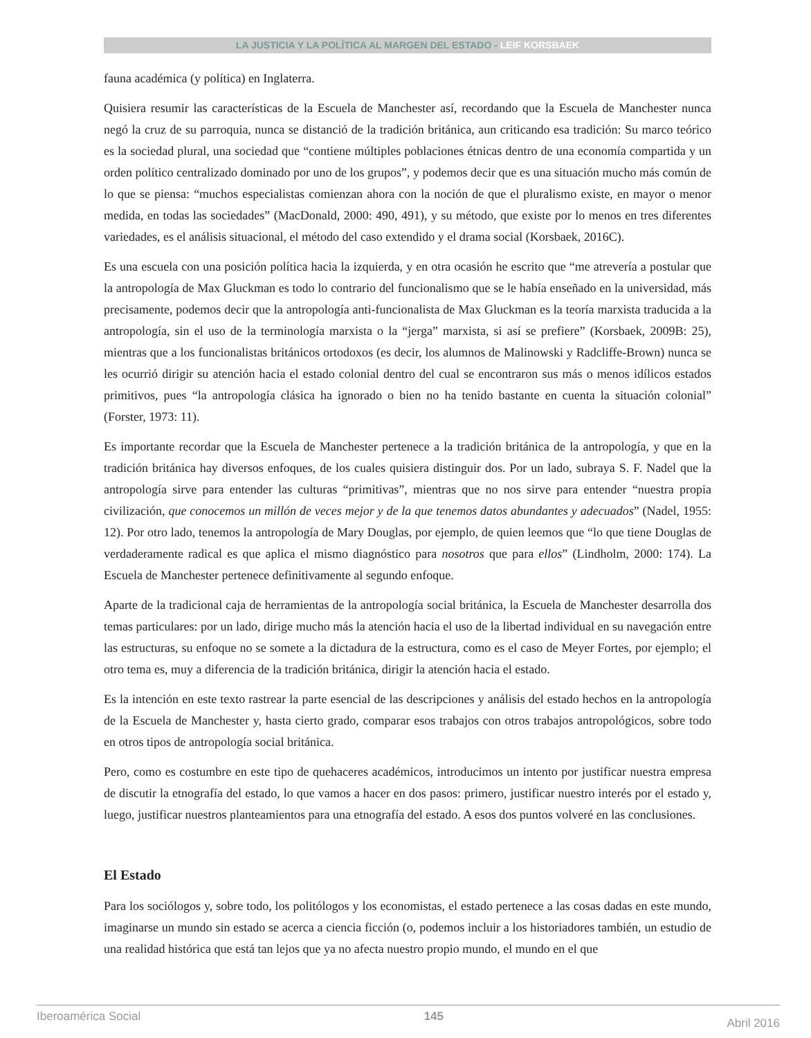LA JUSTICIA Y LA POLÍTICA AL MARGEN DEL ESTADO - LEIF KORSBAEK
fauna académica (y política) en Inglaterra.
Quisiera resumir las características de la Escuela de Manchester así, recordando que la Escuela de Manchester nunca negó la cruz de su parroquia, nunca se distanció de la tradición británica, aun criticando esa tradición: Su marco teórico es la sociedad plural, una sociedad que “contiene múltiples poblaciones étnicas dentro de una economía compartida y un orden político centralizado dominado por uno de los grupos”, y podemos decir que es una situación mucho más común de lo que se piensa: “muchos especialistas comienzan ahora con la noción de que el pluralismo existe, en mayor o menor medida, en todas las sociedades” (MacDonald, 2000: 490, 491), y su método, que existe por lo menos en tres diferentes variedades, es el análisis situacional, el método del caso extendido y el drama social (Korsbaek, 2016C).
Es una escuela con una posición política hacia la izquierda, y en otra ocasión he escrito que “me atrevería a postular que la antropología de Max Gluckman es todo lo contrario del funcionalismo que se le había enseñado en la universidad, más precisamente, podemos decir que la antropología anti-funcionalista de Max Gluckman es la teoría marxista traducida a la antropología, sin el uso de la terminología marxista o la “jerga” marxista, si así se prefiere” (Korsbaek, 2009B: 25), mientras que a los funcionalistas británicos ortodoxos (es decir, los alumnos de Malinowski y Radcliffe-Brown) nunca se les ocurrió dirigir su atención hacia el estado colonial dentro del cual se encontraron sus más o menos idílicos estados primitivos, pues “la antropología clásica ha ignorado o bien no ha tenido bastante en cuenta la situación colonial” (Forster, 1973: 11).
Es importante recordar que la Escuela de Manchester pertenece a la tradición británica de la antropología, y que en la tradición británica hay diversos enfoques, de los cuales quisiera distinguir dos. Por un lado, subraya S. F. Nadel que la antropología sirve para entender las culturas “primitivas”, mientras que no nos sirve para entender “nuestra propia civilización, que conocemos un millón de veces mejor y de la que tenemos datos abundantes y adecuados” (Nadel, 1955: 12). Por otro lado, tenemos la antropología de Mary Douglas, por ejemplo, de quien leemos que “lo que tiene Douglas de verdaderamente radical es que aplica el mismo diagnóstico para nosotros que para ellos” (Lindholm, 2000: 174). La Escuela de Manchester pertenece definitivamente al segundo enfoque.
Aparte de la tradicional caja de herramientas de la antropología social británica, la Escuela de Manchester desarrolla dos temas particulares: por un lado, dirige mucho más la atención hacia el uso de la libertad individual en su navegación entre las estructuras, su enfoque no se somete a la dictadura de la estructura, como es el caso de Meyer Fortes, por ejemplo; el otro tema es, muy a diferencia de la tradición británica, dirigir la atención hacia el estado.
Es la intención en este texto rastrear la parte esencial de las descripciones y análisis del estado hechos en la antropología de la Escuela de Manchester y, hasta cierto grado, comparar esos trabajos con otros trabajos antropológicos, sobre todo en otros tipos de antropología social británica.
Pero, como es costumbre en este tipo de quehaceres académicos, introducimos un intento por justificar nuestra empresa de discutir la etnografía del estado, lo que vamos a hacer en dos pasos: primero, justificar nuestro interés por el estado y, luego, justificar nuestros planteamientos para una etnografía del estado. A esos dos puntos volveré en las conclusiones.
El Estado
Para los sociólogos y, sobre todo, los politólogos y los economistas, el estado pertenece a las cosas dadas en este mundo, imaginarse un mundo sin estado se acerca a ciencia ficción (o, podemos incluir a los historiadores también, un estudio de una realidad histórica que está tan lejos que ya no afecta nuestro propio mundo, el mundo en el que
Iberoamérica Social 145 Abril 2016